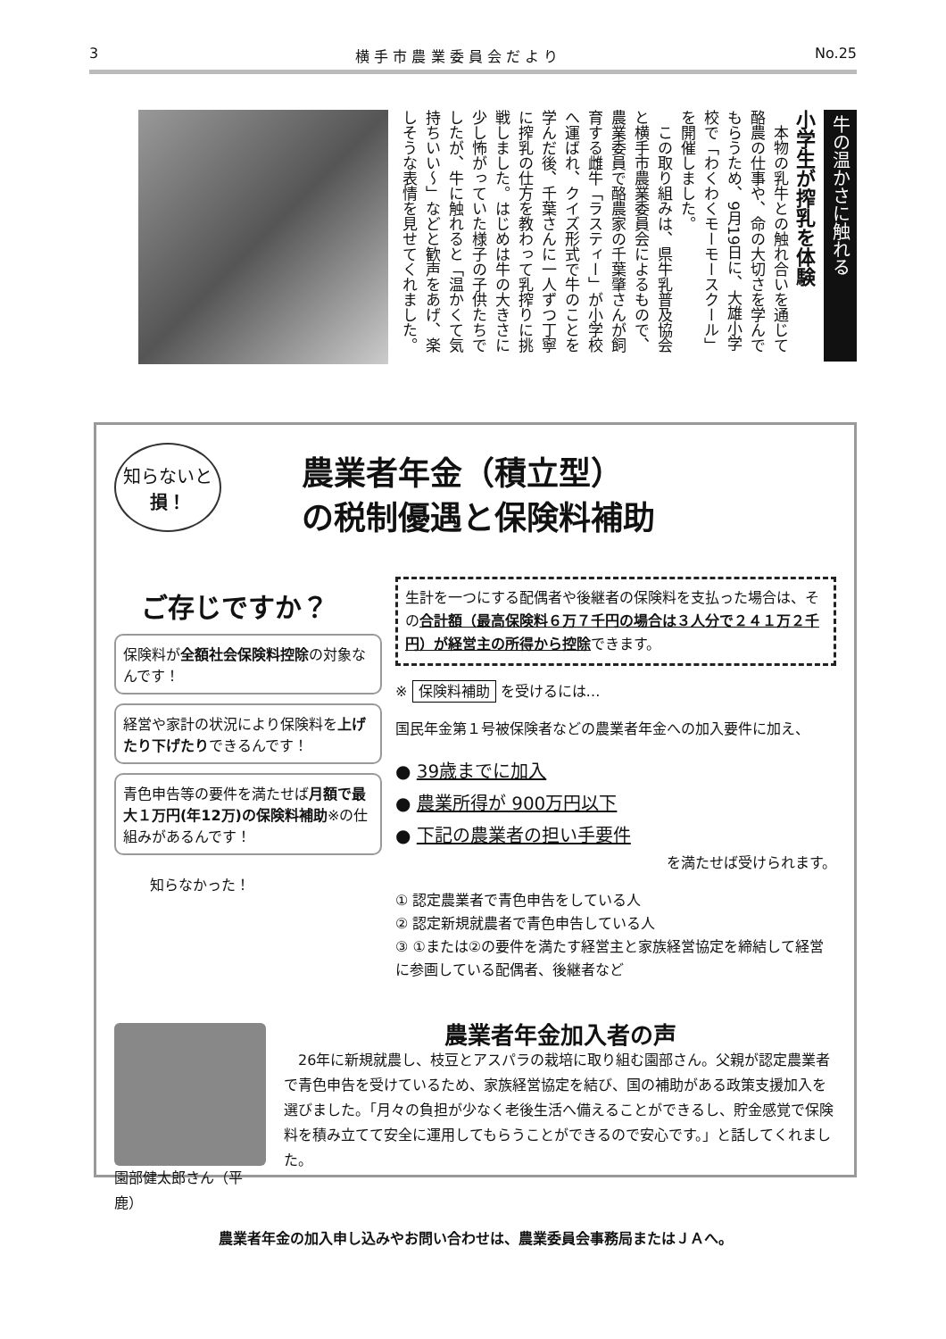3 横 手 市 農 業 委 員 会 だ よ り No.25
牛の温かさに触れる
小学生が搾乳を体験
　本物の乳牛との触れ合いを通じて酪農の仕事や、命の大切さを学んでもらうため、9月19日に、大雄小学校で「わくわくモーモースクール」を開催しました。
　この取り組みは、県牛乳普及協会と横手市農業委員会によるもので、農業委員で酪農家の千葉肇さんが飼育する雌牛「ラスティー」が小学校へ運ばれ、クイズ形式で牛のことを学んだ後、千葉さんに一人ずつ丁寧に搾乳の仕方を教わって乳搾りに挑戦しました。はじめは牛の大きさに少し怖がっていた様子の子供たちでしたが、牛に触れると「温かくて気持ちいい～」などと歓声をあげ、楽しそうな表情を見せてくれました。
知らないと
損！
農業者年金（積立型）
の税制優遇と保険料補助
ご存じですか？
保険料が全額社会保険料控除の対象なんです！
経営や家計の状況により保険料を上げたり下げたりできるんです！
青色申告等の要件を満たせば月額で最大１万円(年12万)の保険料補助※の仕組みがあるんです！
知らなかった！
生計を一つにする配偶者や後継者の保険料を支払った場合は、その合計額（最高保険料６万７千円の場合は３人分で２４１万２千円）が経営主の所得から控除できます。
※ 保険料補助 を受けるには…
国民年金第１号被保険者などの農業者年金への加入要件に加え、
● 39歳までに加入
● 農業所得が 900万円以下
● 下記の農業者の担い手要件
を満たせば受けられます。
① 認定農業者で青色申告をしている人
② 認定新規就農者で青色申告している人
③ ①または②の要件を満たす経営主と家族経営協定を締結して経営に参画している配偶者、後継者など
園部健太郎さん（平鹿）
農業者年金加入者の声
　26年に新規就農し、枝豆とアスパラの栽培に取り組む園部さん。父親が認定農業者で青色申告を受けているため、家族経営協定を結び、国の補助がある政策支援加入を選びました。「月々の負担が少なく老後生活へ備えることができるし、貯金感覚で保険料を積み立てて安全に運用してもらうことができるので安心です。」と話してくれました。
農業者年金の加入申し込みやお問い合わせは、農業委員会事務局またはＪＡへ。